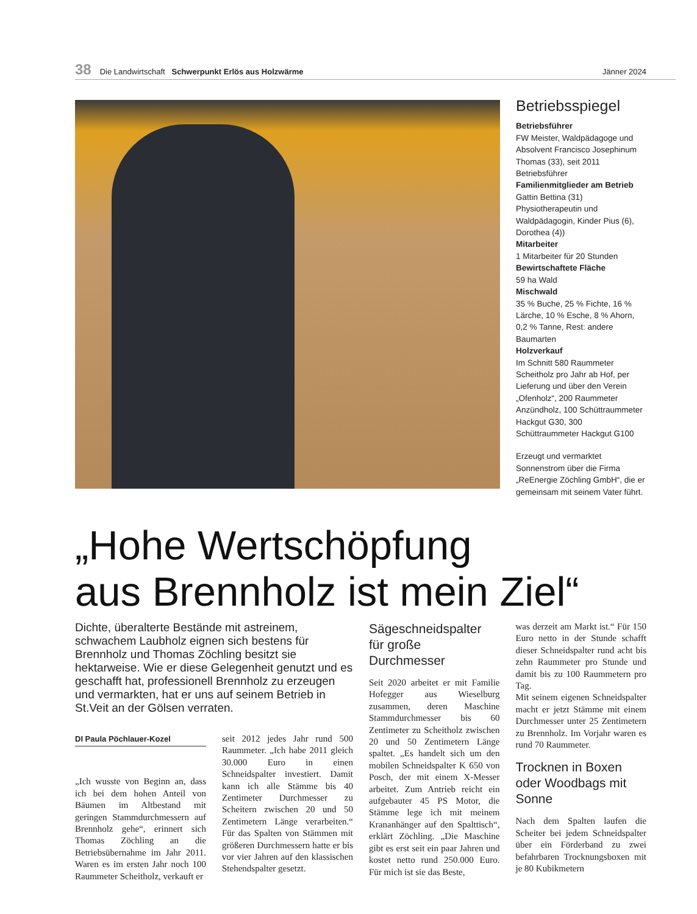38 Die Landwirtschaft Schwerpunkt Erlös aus Holzwärme Jänner 2024
Betriebsspiegel
Betriebsführer
FW Meister, Waldpädagoge und Absolvent Francisco Josephinum Thomas (33), seit 2011 Betriebsführer
Familienmitglieder am Betrieb
Gattin Bettina (31) Physiotherapeutin und Waldpädagogin, Kinder Pius (6), Dorothea (4))
Mitarbeiter
1 Mitarbeiter für 20 Stunden
Bewirtschaftete Fläche
59 ha Wald
Mischwald
35 % Buche, 25 % Fichte, 16 % Lärche, 10 % Esche, 8 % Ahorn, 0,2 % Tanne, Rest: andere Baumarten
Holzverkauf
Im Schnitt 580 Raummeter Scheitholz pro Jahr ab Hof, per Lieferung und über den Verein „Ofenholz“, 200 Raummeter Anzündholz, 100 Schüttraummeter Hackgut G30, 300 Schüttraummeter Hackgut G100
Erzeugt und vermarktet Sonnenstrom über die Firma „ReEnergie Zöchling GmbH“, die er gemeinsam mit seinem Vater führt.
„Hohe Wertschöpfung
aus Brennholz ist mein Ziel“
Dichte, überalterte Bestände mit astreinem, schwachem Laubholz eignen sich bestens für Brennholz und Thomas Zöchling besitzt sie hektarweise. Wie er diese Gelegenheit genutzt und es geschafft hat, professionell Brennholz zu erzeugen und vermarkten, hat er uns auf seinem Betrieb in St.Veit an der Gölsen verraten.
DI Paula Pöchlauer-Kozel
„Ich wusste von Beginn an, dass ich bei dem hohen Anteil von Bäumen im Altbestand mit geringen Stammdurchmessern auf Brennholz gehe“, erinnert sich Thomas Zöchling an die Betriebsübernahme im Jahr 2011. Waren es im ersten Jahr noch 100 Raummeter Scheitholz, verkauft er
seit 2012 jedes Jahr rund 500 Raummeter. „Ich habe 2011 gleich 30.000 Euro in einen Schneidspalter investiert. Damit kann ich alle Stämme bis 40 Zentimeter Durchmesser zu Scheitern zwischen 20 und 50 Zentimetern Länge verarbeiten.“ Für das Spalten von Stämmen mit größeren Durchmessern hatte er bis vor vier Jahren auf den klassischen Stehendspalter gesetzt.
Sägeschneidspalter für große Durchmesser
Seit 2020 arbeitet er mit Familie Hofegger aus Wieselburg zusammen, deren Maschine Stammdurchmesser bis 60 Zentimeter zu Scheitholz zwischen 20 und 50 Zentimetern Länge spaltet. „Es handelt sich um den mobilen Schneidspalter K 650 von Posch, der mit einem X-Messer arbeitet. Zum Antrieb reicht ein aufgebauter 45 PS Motor, die Stämme lege ich mit meinem Krananhänger auf den Spalttisch“, erklärt Zöchling. „Die Maschine gibt es erst seit ein paar Jahren und kostet netto rund 250.000 Euro. Für mich ist sie das Beste,
was derzeit am Markt ist.“ Für 150 Euro netto in der Stunde schafft dieser Schneidspalter rund acht bis zehn Raummeter pro Stunde und damit bis zu 100 Raummetern pro Tag.
Mit seinem eigenen Schneidspalter macht er jetzt Stämme mit einem Durchmesser unter 25 Zentimetern zu Brennholz. Im Vorjahr waren es rund 70 Raummeter.
Trocknen in Boxen oder Woodbags mit Sonne
Nach dem Spalten laufen die Scheiter bei jedem Schneidspalter über ein Förderband zu zwei befahrbaren Trocknungsboxen mit je 80 Kubikmetern